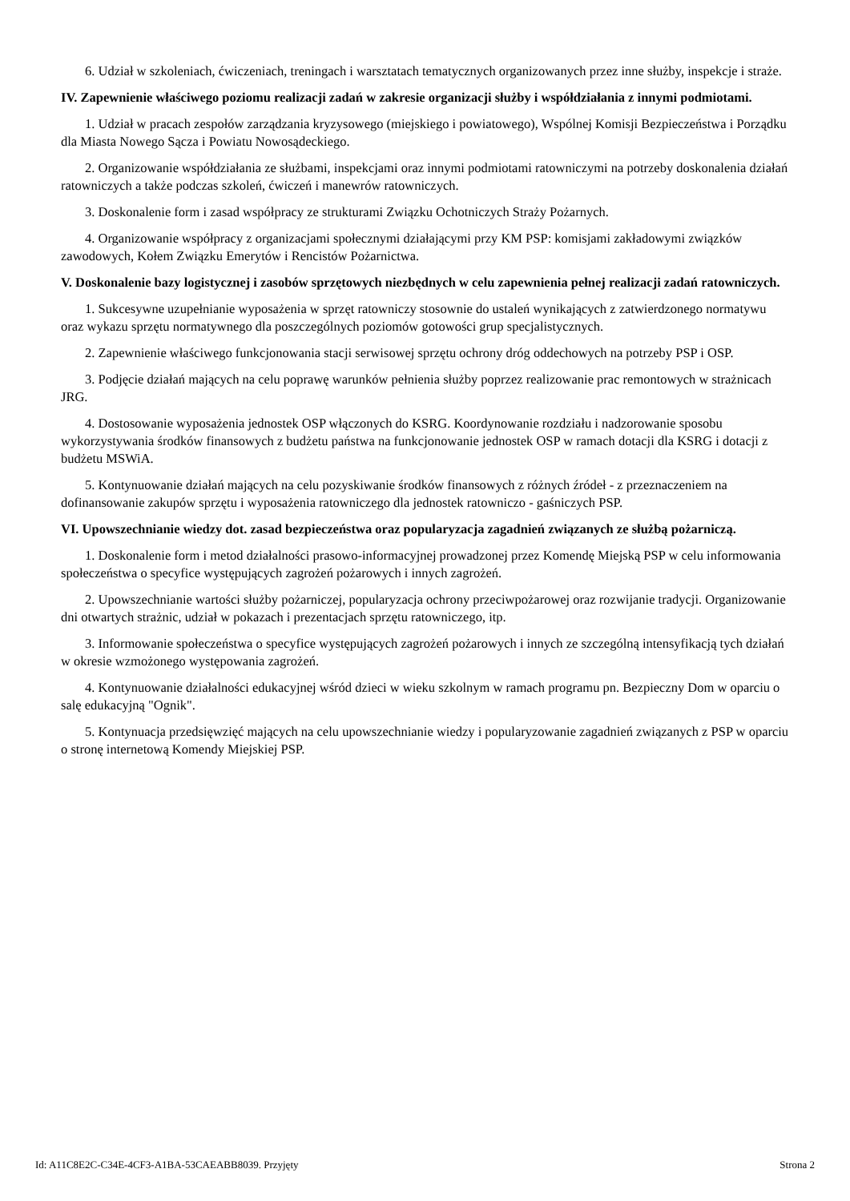6. Udział w szkoleniach, ćwiczeniach, treningach i warsztatach tematycznych organizowanych przez inne służby, inspekcje i straże.
IV. Zapewnienie właściwego poziomu realizacji zadań w zakresie organizacji służby i współdziałania z innymi podmiotami.
1. Udział w pracach zespołów zarządzania kryzysowego (miejskiego i powiatowego), Wspólnej Komisji Bezpieczeństwa i Porządku dla Miasta Nowego Sącza i Powiatu Nowosądeckiego.
2. Organizowanie współdziałania ze służbami, inspekcjami oraz innymi podmiotami ratowniczymi na potrzeby doskonalenia działań ratowniczych a także podczas szkoleń, ćwiczeń i manewrów ratowniczych.
3. Doskonalenie form i zasad współpracy ze strukturami Związku Ochotniczych Straży Pożarnych.
4. Organizowanie współpracy z organizacjami społecznymi działającymi przy KM PSP: komisjami zakładowymi związków zawodowych, Kołem Związku Emerytów i Rencistów Pożarnictwa.
V. Doskonalenie bazy logistycznej i zasobów sprzętowych niezbędnych w celu zapewnienia pełnej realizacji zadań ratowniczych.
1. Sukcesywne uzupełnianie wyposażenia w sprzęt ratowniczy stosownie do ustaleń wynikających z zatwierdzonego normatywu oraz wykazu sprzętu normatywnego dla poszczególnych poziomów gotowości grup specjalistycznych.
2. Zapewnienie właściwego funkcjonowania stacji serwisowej sprzętu ochrony dróg oddechowych na potrzeby PSP i OSP.
3. Podjęcie działań mających na celu poprawę warunków pełnienia służby poprzez realizowanie prac remontowych w strażnicach JRG.
4. Dostosowanie wyposażenia jednostek OSP włączonych do KSRG. Koordynowanie rozdziału i nadzorowanie sposobu wykorzystywania środków finansowych z budżetu państwa na funkcjonowanie jednostek OSP w ramach dotacji dla KSRG i dotacji z budżetu MSWiA.
5. Kontynuowanie działań mających na celu pozyskiwanie środków finansowych z różnych źródeł - z przeznaczeniem na dofinansowanie zakupów sprzętu i wyposażenia ratowniczego dla jednostek ratowniczo - gaśniczych PSP.
VI. Upowszechnianie wiedzy dot. zasad bezpieczeństwa oraz popularyzacja zagadnień związanych ze służbą pożarniczą.
1. Doskonalenie form i metod działalności prasowo-informacyjnej prowadzonej przez Komendę Miejską PSP w celu informowania społeczeństwa o specyfice występujących zagrożeń pożarowych i innych zagrożeń.
2. Upowszechnianie wartości służby pożarniczej, popularyzacja ochrony przeciwpożarowej oraz rozwijanie tradycji. Organizowanie dni otwartych strażnic, udział w pokazach i prezentacjach sprzętu ratowniczego, itp.
3. Informowanie społeczeństwa o specyfice występujących zagrożeń pożarowych i innych ze szczególną intensyfikacją tych działań w okresie wzmożonego występowania zagrożeń.
4. Kontynuowanie działalności edukacyjnej wśród dzieci w wieku szkolnym w ramach programu pn. Bezpieczny Dom w oparciu o salę edukacyjną "Ognik".
5. Kontynuacja przedsięwzięć mających na celu upowszechnianie wiedzy i popularyzowanie zagadnień związanych z PSP w oparciu o stronę internetową Komendy Miejskiej PSP.
Id: A11C8E2C-C34E-4CF3-A1BA-53CAEABB8039. Przyjęty Strona 2